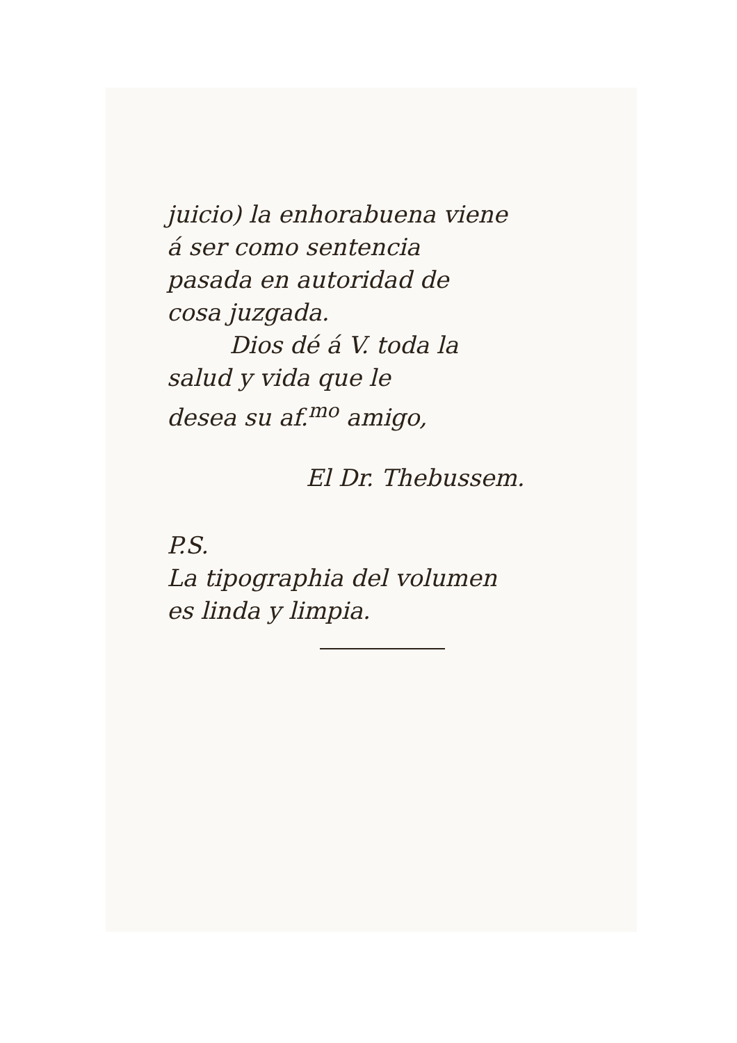juicio) la enhorabuena viene
á ser como sentencia
pasada en autoridad de
cosa juzgada.
Dios dé á V. toda la
salud y vida que le
desea su af.<sup>mo</sup> amigo,
El Dr. Thebussem.
P.S.
La tipographia del volumen
es linda y limpia.